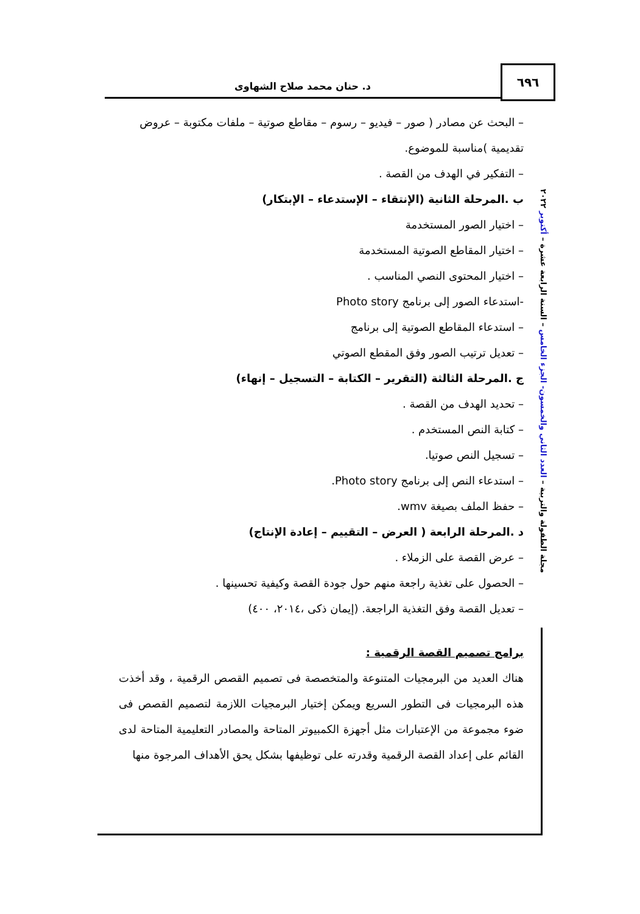٦٩٦
د. حنان محمد صلاح الشهاوى
مجلة الطفولة والتربية – العدد الثاني والخمسون- الجزء الخامس – السنة الرابعة عشرة – أكتوبر ٢٠٢٢
– البحث عن مصادر ( صور – فيديو – رسوم – مقاطع صوتية – ملفات مكتوبة – عروض تقديمية )مناسبة للموضوع.
– التفكير في الهدف من القصة .
ب .المرحلة الثانية (الإنتقاء – الإستدعاء – الإبتكار)
– اختيار الصور المستخدمة
– اختيار المقاطع الصوتية المستخدمة
– اختيار المحتوى النصي المناسب .
-استدعاء الصور إلى برنامج Photo story
– استدعاء المقاطع الصوتية إلى برنامج
– تعديل ترتيب الصور وفق المقطع الصوتي
ج .المرحلة الثالثة (التقرير – الكتابة – التسجيل – إنهاء)
– تحديد الهدف من القصة .
– كتابة النص المستخدم .
– تسجيل النص صوتيا.
– استدعاء النص إلى برنامج Photo story.
– حفظ الملف بصيغة wmv.
د .المرحلة الرابعة ( العرض – التقييم – إعادة الإنتاج)
– عرض القصة على الزملاء .
– الحصول على تغذية راجعة منهم حول جودة القصة وكيفية تحسينها .
– تعديل القصة وفق التغذية الراجعة. (إيمان ذكى ،٢٠١٤، ٤٠٠)
برامج تصميم القصة الرقمية :
هناك العديد من البرمجيات المتنوعة والمتخصصة فى تصميم القصص الرقمية ، وقد أخذت هذه البرمجيات فى التطور السريع ويمكن إختيار البرمجيات اللازمة لتصميم القصص فى ضوء مجموعة من الإعتبارات مثل أجهزة الكمبيوتر المتاحة والمصادر التعليمية المتاحة لدى القائم على إعداد القصة الرقمية وقدرته على توظيفها بشكل يحق الأهداف المرجوة منها